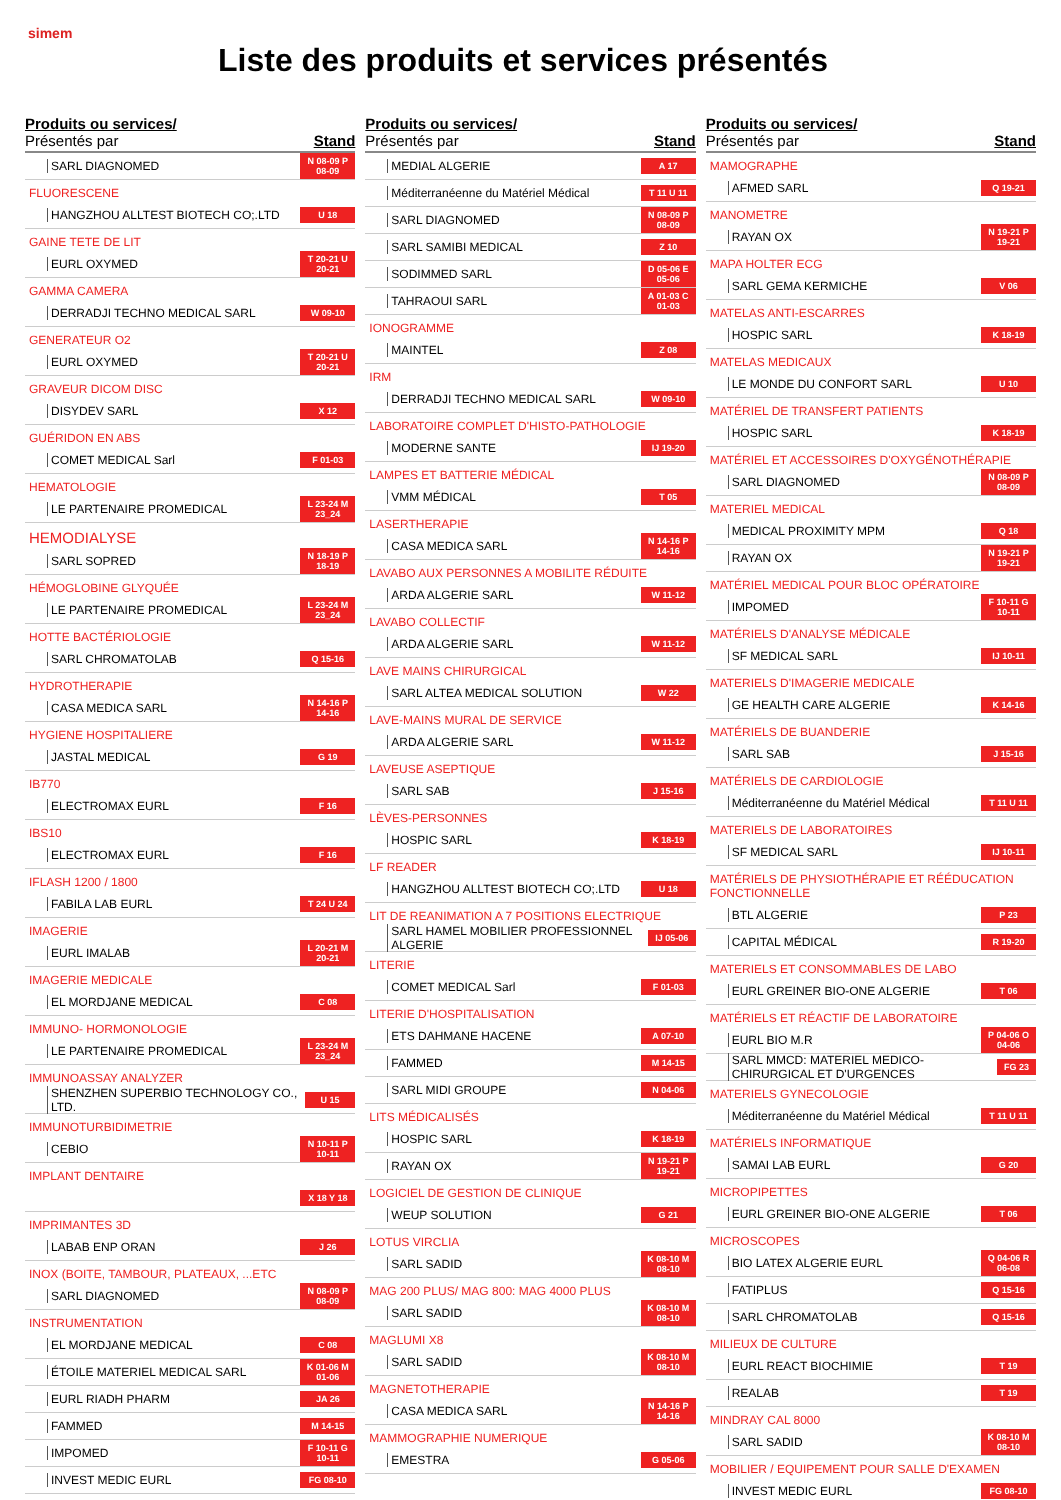simem
Liste des produits et services présentés
Produits ou services/
Présentés par
Stand
SARL DIAGNOMED
N 08-09 P 08-09
FLUORESCENE
HANGZHOU ALLTEST BIOTECH CO;.LTD
U 18
GAINE TETE DE LIT
EURL OXYMED
T 20-21 U 20-21
GAMMA CAMERA
DERRADJI TECHNO MEDICAL SARL
W 09-10
GENERATEUR O2
EURL OXYMED
T 20-21 U 20-21
GRAVEUR DICOM DISC
DISYDEV SARL
X 12
GUÉRIDON EN ABS
COMET MEDICAL Sarl
F 01-03
HEMATOLOGIE
LE PARTENAIRE PROMEDICAL
L 23-24 M 23_24
HEMODIALYSE
SARL SOPRED
N 18-19 P 18-19
HÉMOGLOBINE GLYQUÉE
LE PARTENAIRE PROMEDICAL
L 23-24 M 23_24
HOTTE BACTÉRIOLOGIE
SARL CHROMATOLAB
Q 15-16
HYDROTHERAPIE
CASA MEDICA SARL
N 14-16 P 14-16
HYGIENE HOSPITALIERE
JASTAL MEDICAL
G 19
IB770
ELECTROMAX EURL
F 16
IBS10
ELECTROMAX EURL
F 16
IFLASH 1200 / 1800
FABILA LAB EURL
T 24 U 24
IMAGERIE
EURL IMALAB
L 20-21 M 20-21
IMAGERIE MEDICALE
EL MORDJANE MEDICAL
C 08
IMMUNO- HORMONOLOGIE
LE PARTENAIRE PROMEDICAL
L 23-24 M 23_24
IMMUNOASSAY ANALYZER
SHENZHEN SUPERBIO TECHNOLOGY CO., LTD.
U 15
IMMUNOTURBIDIMETRIE
CEBIO
N 10-11 P 10-11
IMPLANT DENTAIRE
X 18 Y 18
IMPRIMANTES 3D
LABAB ENP ORAN
J 26
INOX (BOITE, TAMBOUR, PLATEAUX, ...ETC
SARL DIAGNOMED
N 08-09 P 08-09
INSTRUMENTATION
EL MORDJANE MEDICAL
C 08
ÉTOILE MATERIEL MEDICAL SARL
K 01-06 M 01-06
EURL RIADH PHARM
JA 26
FAMMED
M 14-15
IMPOMED
F 10-11 G 10-11
INVEST MEDIC EURL
FG 08-10
Produits ou services/
Présentés par
Stand
MEDIAL ALGERIE
A 17
Méditerranéenne du Matériel Médical
T 11 U 11
SARL DIAGNOMED
N 08-09 P 08-09
SARL SAMIBI MEDICAL
Z 10
SODIMMED SARL
D 05-06 E 05-06
TAHRAOUI SARL
A 01-03 C 01-03
IONOGRAMME
MAINTEL
Z 08
IRM
DERRADJI TECHNO MEDICAL SARL
W 09-10
LABORATOIRE COMPLET D'HISTO-PATHOLOGIE
MODERNE SANTE
IJ 19-20
LAMPES ET BATTERIE MÉDICAL
VMM MÉDICAL
T 05
LASERTHERAPIE
CASA MEDICA SARL
N 14-16 P 14-16
LAVABO AUX PERSONNES A MOBILITE RÉDUITE
ARDA ALGERIE SARL
W 11-12
LAVABO COLLECTIF
ARDA ALGERIE SARL
W 11-12
LAVE MAINS CHIRURGICAL
SARL ALTEA MEDICAL SOLUTION
W 22
LAVE-MAINS MURAL DE SERVICE
ARDA ALGERIE SARL
W 11-12
LAVEUSE ASEPTIQUE
SARL SAB
J 15-16
LÈVES-PERSONNES
HOSPIC SARL
K 18-19
LF READER
HANGZHOU ALLTEST BIOTECH CO;.LTD
U 18
LIT DE REANIMATION A 7 POSITIONS ELECTRIQUE
SARL HAMEL MOBILIER PROFESSIONNEL ALGERIE
IJ 05-06
LITERIE
COMET MEDICAL Sarl
F 01-03
LITERIE D'HOSPITALISATION
ETS DAHMANE HACENE
A 07-10
FAMMED
M 14-15
SARL MIDI GROUPE
N 04-06
LITS MÉDICALISÉS
HOSPIC SARL
K 18-19
RAYAN OX
N 19-21 P 19-21
LOGICIEL DE GESTION DE CLINIQUE
WEUP SOLUTION
G 21
LOTUS VIRCLIA
SARL SADID
K 08-10 M 08-10
MAG 200 PLUS/ MAG 800: MAG 4000 PLUS
SARL SADID
K 08-10 M 08-10
MAGLUMI X8
SARL SADID
K 08-10 M 08-10
MAGNETOTHERAPIE
CASA MEDICA SARL
N 14-16 P 14-16
MAMMOGRAPHIE NUMERIQUE
EMESTRA
G 05-06
Produits ou services/
Présentés par
Stand
MAMOGRAPHE
AFMED SARL
Q 19-21
MANOMETRE
RAYAN OX
N 19-21 P 19-21
MAPA HOLTER ECG
SARL GEMA KERMICHE
V 06
MATELAS ANTI-ESCARRES
HOSPIC SARL
K 18-19
MATELAS MEDICAUX
LE MONDE DU CONFORT SARL
U 10
MATÉRIEL DE TRANSFERT PATIENTS
HOSPIC SARL
K 18-19
MATÉRIEL ET ACCESSOIRES D'OXYGÉNOTHÉRAPIE
SARL DIAGNOMED
N 08-09 P 08-09
MATERIEL MEDICAL
MEDICAL PROXIMITY MPM
Q 18
RAYAN OX
N 19-21 P 19-21
MATÉRIEL MEDICAL POUR BLOC OPÉRATOIRE
IMPOMED
F 10-11 G 10-11
MATÉRIELS D'ANALYSE MÉDICALE
SF MEDICAL SARL
IJ 10-11
MATERIELS D'IMAGERIE MEDICALE
GE HEALTH CARE ALGERIE
K 14-16
MATÉRIELS DE BUANDERIE
SARL SAB
J 15-16
MATÉRIELS DE CARDIOLOGIE
Méditerranéenne du Matériel Médical
T 11 U 11
MATERIELS DE LABORATOIRES
SF MEDICAL SARL
IJ 10-11
MATÉRIELS DE PHYSIOTHÉRAPIE ET RÉÉDUCATION FONCTIONNELLE
BTL ALGERIE
P 23
CAPITAL MÉDICAL
R 19-20
MATERIELS ET CONSOMMABLES DE LABO
EURL GREINER BIO-ONE ALGERIE
T 06
MATÉRIELS ET RÉACTIF DE LABORATOIRE
EURL BIO M.R
P 04-06 O 04-06
SARL MMCD: MATERIEL MEDICO-CHIRURGICAL ET D'URGENCES
FG 23
MATERIELS GYNECOLOGIE
Méditerranéenne du Matériel Médical
T 11 U 11
MATÉRIELS INFORMATIQUE
SAMAI LAB EURL
G 20
MICROPIPETTES
EURL GREINER BIO-ONE ALGERIE
T 06
MICROSCOPES
BIO LATEX ALGERIE EURL
Q 04-06 R 06-08
FATIPLUS
Q 15-16
SARL CHROMATOLAB
Q 15-16
MILIEUX DE CULTURE
EURL REACT BIOCHIMIE
T 19
REALAB
T 19
MINDRAY CAL 8000
SARL SADID
K 08-10 M 08-10
MOBILIER / EQUIPEMENT POUR SALLE D'EXAMEN
INVEST MEDIC EURL
FG 08-10